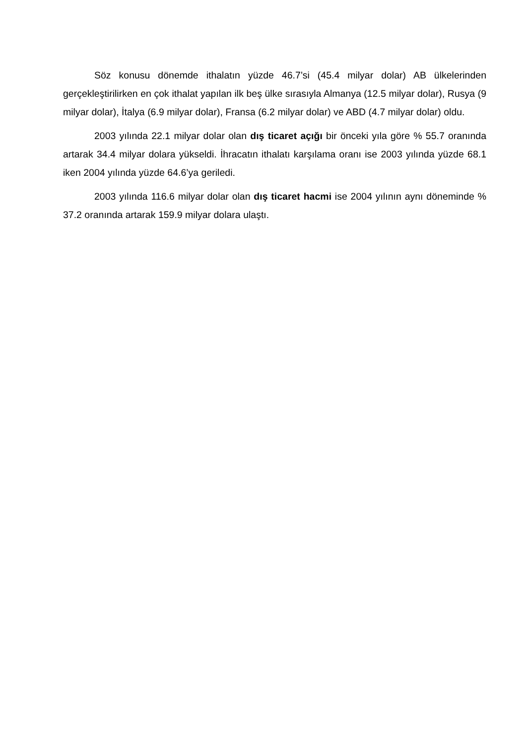Söz konusu dönemde ithalatın yüzde 46.7’si (45.4 milyar dolar) AB ülkelerinden gerçekleştirilirken en çok ithalat yapılan ilk beş ülke sırasıyla Almanya (12.5 milyar dolar), Rusya (9 milyar dolar), İtalya (6.9 milyar dolar), Fransa (6.2 milyar dolar) ve ABD (4.7 milyar dolar) oldu.
2003 yılında 22.1 milyar dolar olan dış ticaret açığı bir önceki yıla göre % 55.7 oranında artarak 34.4 milyar dolara yükseldi. İhracatın ithalatı karşılama oranı ise 2003 yılında yüzde 68.1 iken 2004 yılında yüzde 64.6’ya geriledi.
2003 yılında 116.6 milyar dolar olan dış ticaret hacmi ise 2004 yılının aynı döneminde % 37.2 oranında artarak 159.9 milyar dolara ulaştı.